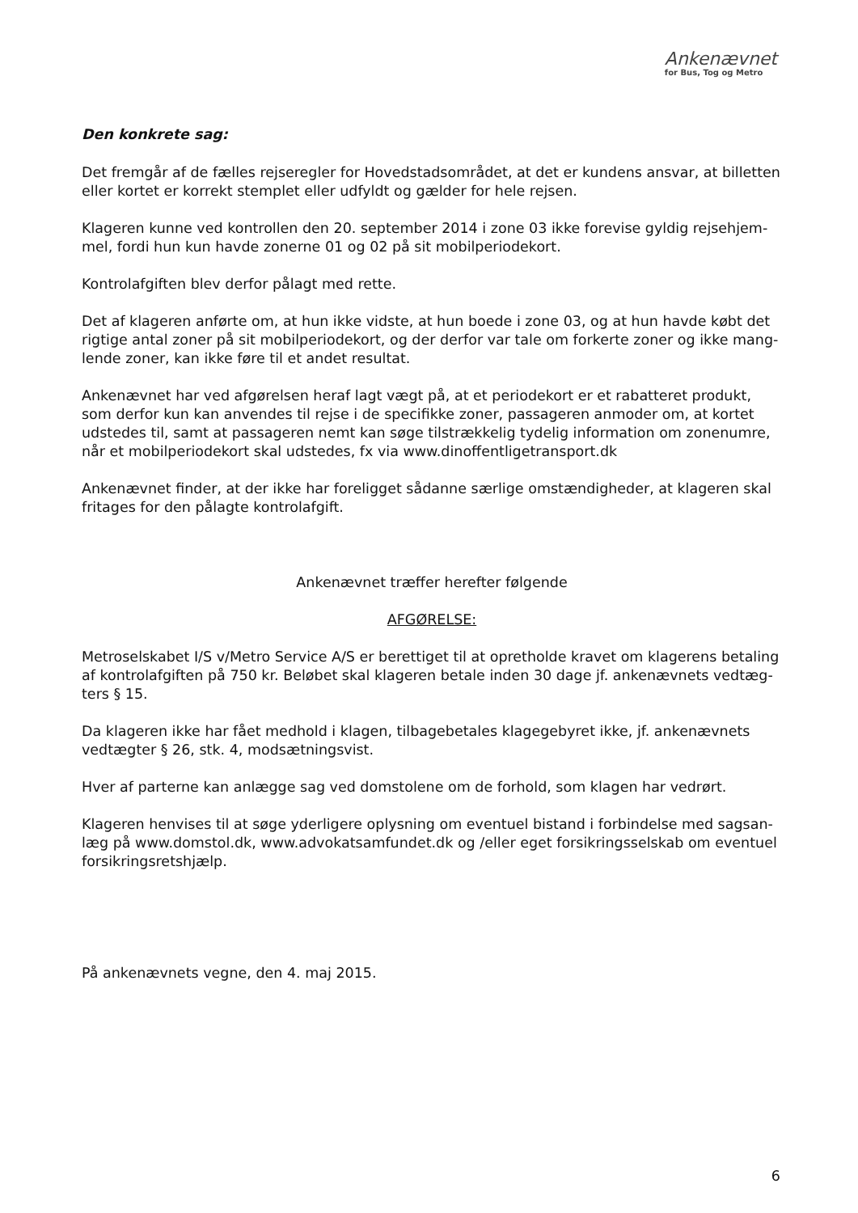Ankenævnet
for Bus, Tog og Metro
Den konkrete sag:
Det fremgår af de fælles rejseregler for Hovedstadsområdet, at det er kundens ansvar, at billetten eller kortet er korrekt stemplet eller udfyldt og gælder for hele rejsen.
Klageren kunne ved kontrollen den 20. september 2014 i zone 03 ikke forevise gyldig rejsehjem­mel, fordi hun kun havde zonerne 01 og 02 på sit mobilperiodekort.
Kontrolafgiften blev derfor pålagt med rette.
Det af klageren anførte om, at hun ikke vidste, at hun boede i zone 03, og at hun havde købt det rigtige antal zoner på sit mobilperiodekort, og der derfor var tale om forkerte zoner og ikke mang­lende zoner, kan ikke føre til et andet resultat.
Ankenævnet har ved afgørelsen heraf lagt vægt på, at et periodekort er et rabatteret produkt, som derfor kun kan anvendes til rejse i de specifikke zoner, passageren anmoder om, at kortet udste­des til, samt at passageren nemt kan søge tilstrækkelig tydelig information om zonenumre, når et mobilperiodekort skal udstedes, fx via www.dinoffentligetransport.dk
Ankenævnet finder, at der ikke har foreligget sådanne særlige omstændigheder, at klageren skal fritages for den pålagte kontrolafgift.
Ankenævnet træffer herefter følgende
AFGØRELSE:
Metroselskabet I/S v/Metro Service A/S er berettiget til at opretholde kravet om klagerens betaling af kontrolafgiften på 750 kr. Beløbet skal klageren betale inden 30 dage jf. ankenævnets vedtæg­ters § 15.
Da klageren ikke har fået medhold i klagen, tilbagebetales klagegebyret ikke, jf. ankenævnets ved­tægter § 26, stk. 4, modsætningsvist.
Hver af parterne kan anlægge sag ved domstolene om de forhold, som klagen har vedrørt.
Klageren henvises til at søge yderligere oplysning om eventuel bistand i forbindelse med sagsan­læg på www.domstol.dk, www.advokatsamfundet.dk og /eller eget forsikringsselskab om eventuel forsikringsretshjælp.
På ankenævnets vegne, den 4. maj 2015.
6